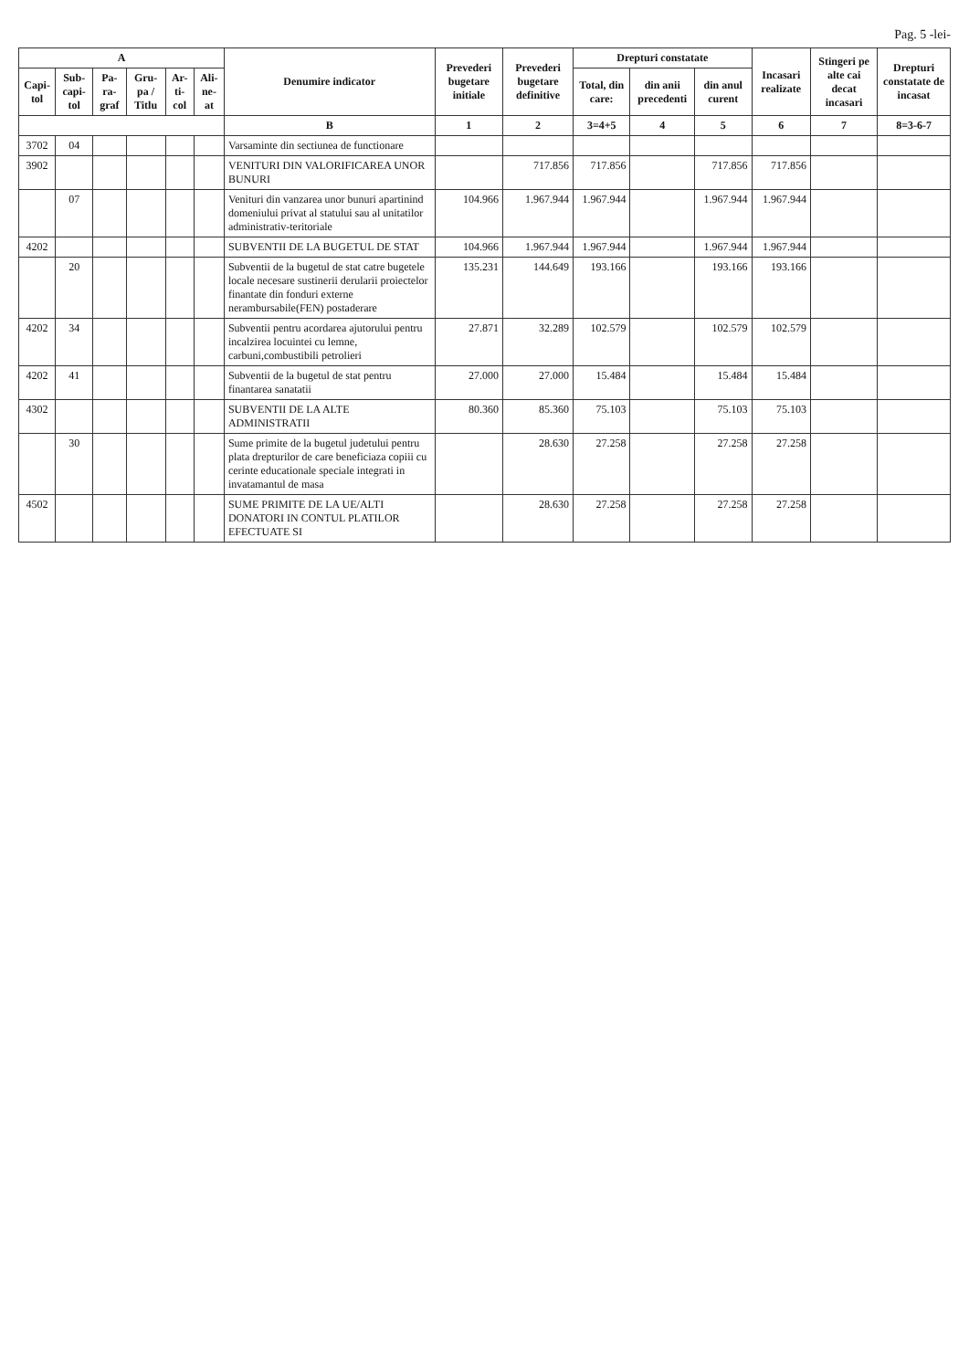Pag. 5 -lei-
| A | | | | | | Denumire indicator | Prevederi bugetare initiale | Prevederi bugetare definitive | Drepturi constatate | | | Incasari realizate | Stingeri pe alte cai decat incasari | Drepturi constatate de incasat |
| --- | --- | --- | --- | --- | --- | --- | --- | --- | --- | --- | --- | --- | --- | --- |
| Capi-tol | Sub-capi-tol | Pa-ra-graf | Gru-pa / Titlu | Ar-ti-col | Ali-ne-at | | | | Total, din care: | din anii precedenti | din anul curent | | | |
| | | | | | | B | 1 | 2 | 3=4+5 | 4 | 5 | 6 | 7 | 8=3-6-7 |
| 3702 | 04 | | | | | Varsaminte din sectiunea de functionare | | | | | | | | |
| 3902 | | | | | | VENITURI DIN VALORIFICAREA UNOR BUNURI | | 717.856 | 717.856 | | 717.856 | 717.856 | | |
| | 07 | | | | | Venituri din vanzarea unor bunuri apartinind domeniului privat al statului sau al unitatilor administrativ-teritoriale | 104.966 | 1.967.944 | 1.967.944 | | 1.967.944 | 1.967.944 | | |
| 4202 | | | | | | SUBVENTII DE LA BUGETUL DE STAT | 104.966 | 1.967.944 | 1.967.944 | | 1.967.944 | 1.967.944 | | |
| | 20 | | | | | Subventii de la bugetul de stat catre bugetele locale necesare sustinerii derularii proiectelor finantate din fonduri externe nerambursabile(FEN) postaderare | 135.231 | 144.649 | 193.166 | | 193.166 | 193.166 | | |
| 4202 | 34 | | | | | Subventii pentru acordarea ajutorului pentru incalzirea locuintei cu lemne, carbuni,combustibili petrolieri | 27.871 | 32.289 | 102.579 | | 102.579 | 102.579 | | |
| 4202 | 41 | | | | | Subventii de la bugetul de stat pentru finantarea sanatatii | 27.000 | 27.000 | 15.484 | | 15.484 | 15.484 | | |
| 4302 | | | | | | SUBVENTII DE LA ALTE ADMINISTRATII | 80.360 | 85.360 | 75.103 | | 75.103 | 75.103 | | |
| | 30 | | | | | Sume primite de la bugetul judetului pentru plata drepturilor de care beneficiaza copiii cu cerinte educationale speciale integrati in invatamantul de masa | | 28.630 | 27.258 | | 27.258 | 27.258 | | |
| 4502 | | | | | | SUME PRIMITE DE LA UE/ALTI DONATORI IN CONTUL PLATILOR EFECTUATE SI | | 28.630 | 27.258 | | 27.258 | 27.258 | | |